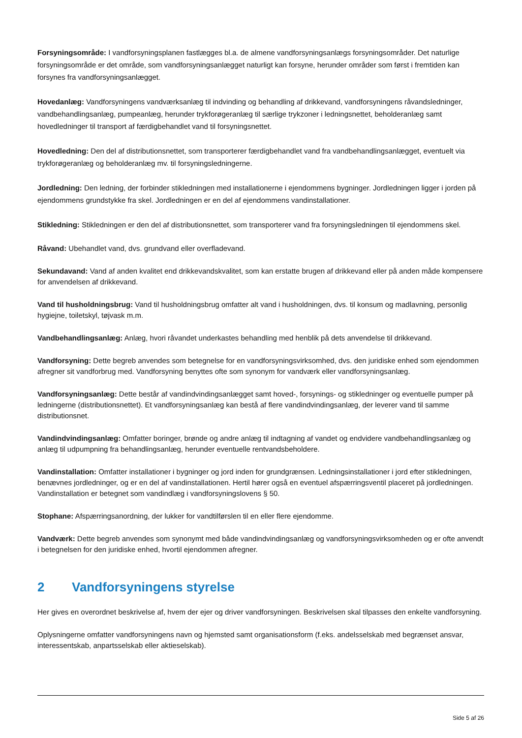Forsyningsområde: I vandforsyningsplanen fastlægges bl.a. de almene vandforsyningsanlægs forsyningsområder. Det naturlige forsyningsområde er det område, som vandforsyningsanlægget naturligt kan forsyne, herunder områder som først i fremtiden kan forsynes fra vandforsyningsanlægget.
Hovedanlæg: Vandforsyningens vandværksanlæg til indvinding og behandling af drikkevand, vandforsyningens råvandsledninger, vandbehandlingsanlæg, pumpeanlæg, herunder trykforøgeranlæg til særlige trykzoner i ledningsnettet, beholderanlæg samt hovedledninger til transport af færdigbehandlet vand til forsyningsnettet.
Hovedledning: Den del af distributionsnettet, som transporterer færdigbehandlet vand fra vandbehandlingsanlægget, eventuelt via trykforøgeranlæg og beholderanlæg mv. til forsyningsledningerne.
Jordledning: Den ledning, der forbinder stikledningen med installationerne i ejendommens bygninger. Jordledningen ligger i jorden på ejendommens grundstykke fra skel. Jordledningen er en del af ejendommens vandinstallationer.
Stikledning: Stikledningen er den del af distributionsnettet, som transporterer vand fra forsyningsledningen til ejendommens skel.
Råvand: Ubehandlet vand, dvs. grundvand eller overfladevand.
Sekundavand: Vand af anden kvalitet end drikkevandskvalitet, som kan erstatte brugen af drikkevand eller på anden måde kompensere for anvendelsen af drikkevand.
Vand til husholdningsbrug: Vand til husholdningsbrug omfatter alt vand i husholdningen, dvs. til konsum og madlavning, personlig hygiejne, toiletskyl, tøjvask m.m.
Vandbehandlingsanlæg: Anlæg, hvori råvandet underkastes behandling med henblik på dets anvendelse til drikkevand.
Vandforsyning: Dette begreb anvendes som betegnelse for en vandforsyningsvirksomhed, dvs. den juridiske enhed som ejendommen afregner sit vandforbrug med. Vandforsyning benyttes ofte som synonym for vandværk eller vandforsyningsanlæg.
Vandforsyningsanlæg: Dette består af vandindvindingsanlægget samt hoved-, forsynings- og stikledninger og eventuelle pumper på ledningerne (distributionsnettet). Et vandforsyningsanlæg kan bestå af flere vandindvindingsanlæg, der leverer vand til samme distributionsnet.
Vandindvindingsanlæg: Omfatter boringer, brønde og andre anlæg til indtagning af vandet og endvidere vandbehandlingsanlæg og anlæg til udpumpning fra behandlingsanlæg, herunder eventuelle rentvandsbeholdere.
Vandinstallation: Omfatter installationer i bygninger og jord inden for grundgrænsen. Ledningsinstallationer i jord efter stikledningen, benævnes jordledninger, og er en del af vandinstallationen. Hertil hører også en eventuel afspærringsventil placeret på jordledningen. Vandinstallation er betegnet som vandindlæg i vandforsyningslovens § 50.
Stophane: Afspærringsanordning, der lukker for vandtilførslen til en eller flere ejendomme.
Vandværk: Dette begreb anvendes som synonymt med både vandindvindingsanlæg og vandforsyningsvirksomheden og er ofte anvendt i betegnelsen for den juridiske enhed, hvortil ejendommen afregner.
2 Vandforsyningens styrelse
Her gives en overordnet beskrivelse af, hvem der ejer og driver vandforsyningen. Beskrivelsen skal tilpasses den enkelte vandforsyning.
Oplysningerne omfatter vandforsyningens navn og hjemsted samt organisationsform (f.eks. andelsselskab med begrænset ansvar, interessentskab, anpartsselskab eller aktieselskab).
Side 5 af 26